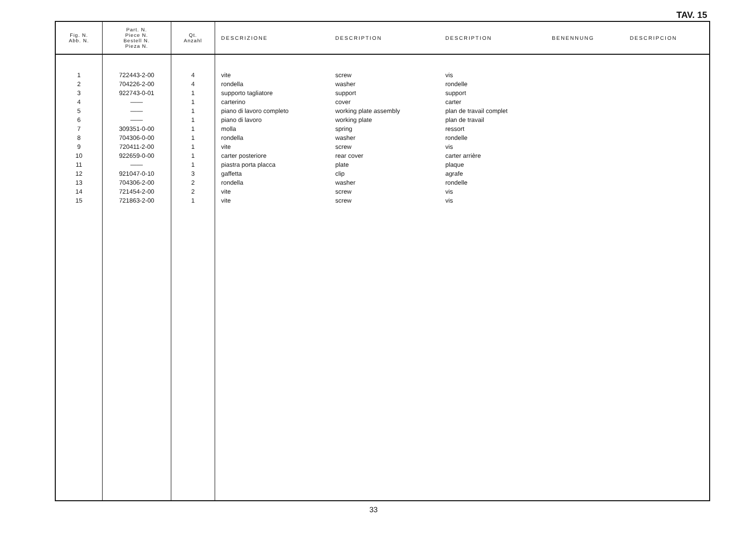TAV. 15
| Fig. N. Abb. N. | Part. N. Piece N. Bestell N. Pieza N. | Qt. Anzahl | DESCRIZIONE | DESCRIPTION | DESCRIPTION | BENENNUNG | DESCRIPCION |
| --- | --- | --- | --- | --- | --- | --- | --- |
| 1 | 722443-2-00 | 4 | vite | screw | vis | | |
| 2 | 704226-2-00 | 4 | rondella | washer | rondelle | | |
| 3 | 922743-0-01 | 1 | supporto tagliatore | support | support | | |
| 4 | —— | 1 | carterino | cover | carter | | |
| 5 | —— | 1 | piano di lavoro completo | working plate assembly | plan de travail complet | | |
| 6 | —— | 1 | piano di lavoro | working plate | plan de travail | | |
| 7 | 309351-0-00 | 1 | molla | spring | ressort | | |
| 8 | 704306-0-00 | 1 | rondella | washer | rondelle | | |
| 9 | 720411-2-00 | 1 | vite | screw | vis | | |
| 10 | 922659-0-00 | 1 | carter posteriore | rear cover | carter arrière | | |
| 11 | —— | 1 | piastra porta placca | plate | plaque | | |
| 12 | 921047-0-10 | 3 | gaffetta | clip | agrafe | | |
| 13 | 704306-2-00 | 2 | rondella | washer | rondelle | | |
| 14 | 721454-2-00 | 2 | vite | screw | vis | | |
| 15 | 721863-2-00 | 1 | vite | screw | vis | | |
33